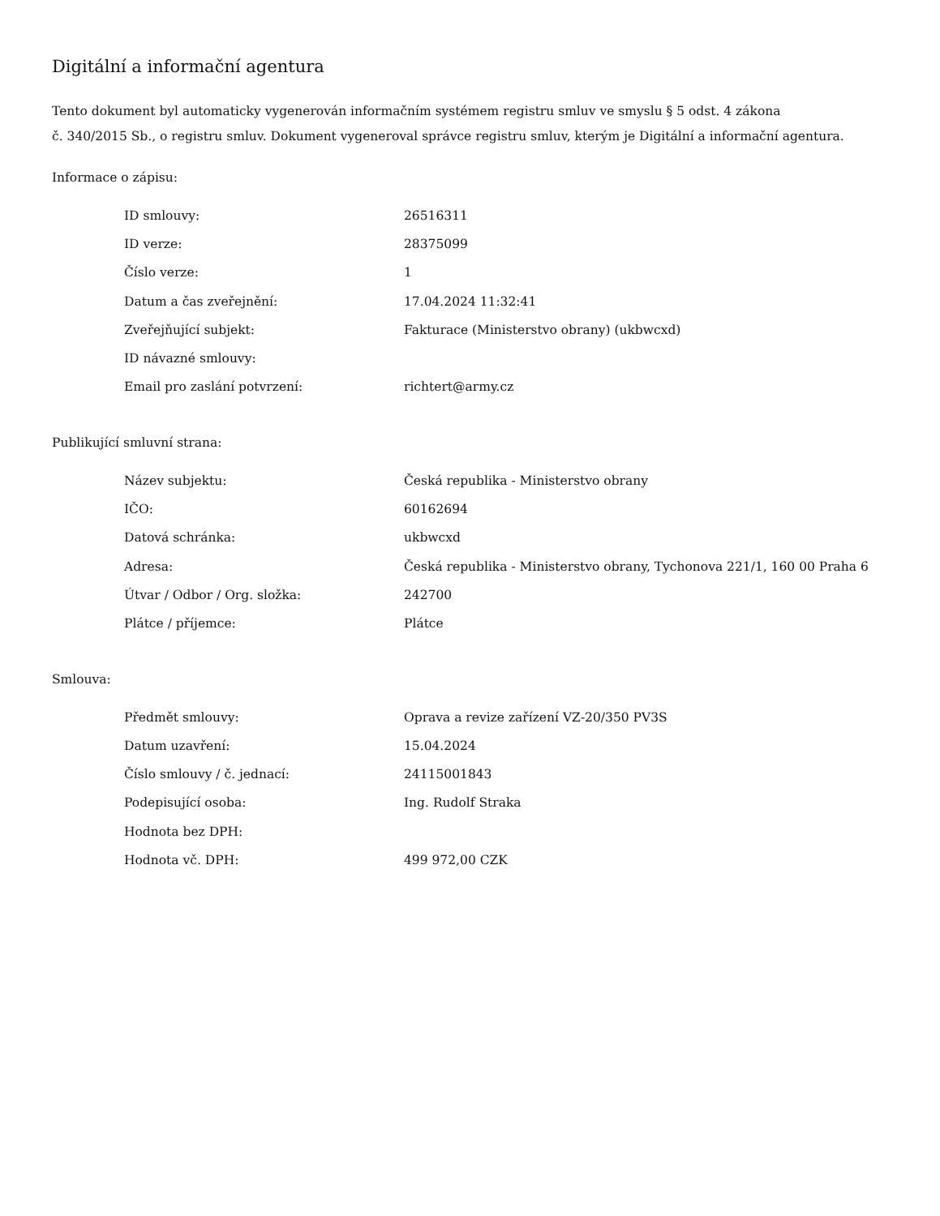Digitální a informační agentura
Tento dokument byl automaticky vygenerován informačním systémem registru smluv ve smyslu § 5 odst. 4 zákona
č. 340/2015 Sb., o registru smluv. Dokument vygeneroval správce registru smluv, kterým je Digitální a informační agentura.
Informace o zápisu:
| ID smlouvy: | 26516311 |
| ID verze: | 28375099 |
| Číslo verze: | 1 |
| Datum a čas zveřejnění: | 17.04.2024 11:32:41 |
| Zveřejňující subjekt: | Fakturace (Ministerstvo obrany) (ukbwcxd) |
| ID návazné smlouvy: | |
| Email pro zaslání potvrzení: | richtert@army.cz |
Publikující smluvní strana:
| Název subjektu: | Česká republika - Ministerstvo obrany |
| IČO: | 60162694 |
| Datová schránka: | ukbwcxd |
| Adresa: | Česká republika - Ministerstvo obrany, Tychonova 221/1, 160 00 Praha 6 |
| Útvar / Odbor / Org. složka: | 242700 |
| Plátce / příjemce: | Plátce |
Smlouva:
| Předmět smlouvy: | Oprava a revize zařízení VZ-20/350 PV3S |
| Datum uzavření: | 15.04.2024 |
| Číslo smlouvy / č. jednací: | 24115001843 |
| Podepisující osoba: | Ing. Rudolf Straka |
| Hodnota bez DPH: | |
| Hodnota vč. DPH: | 499 972,00 CZK |